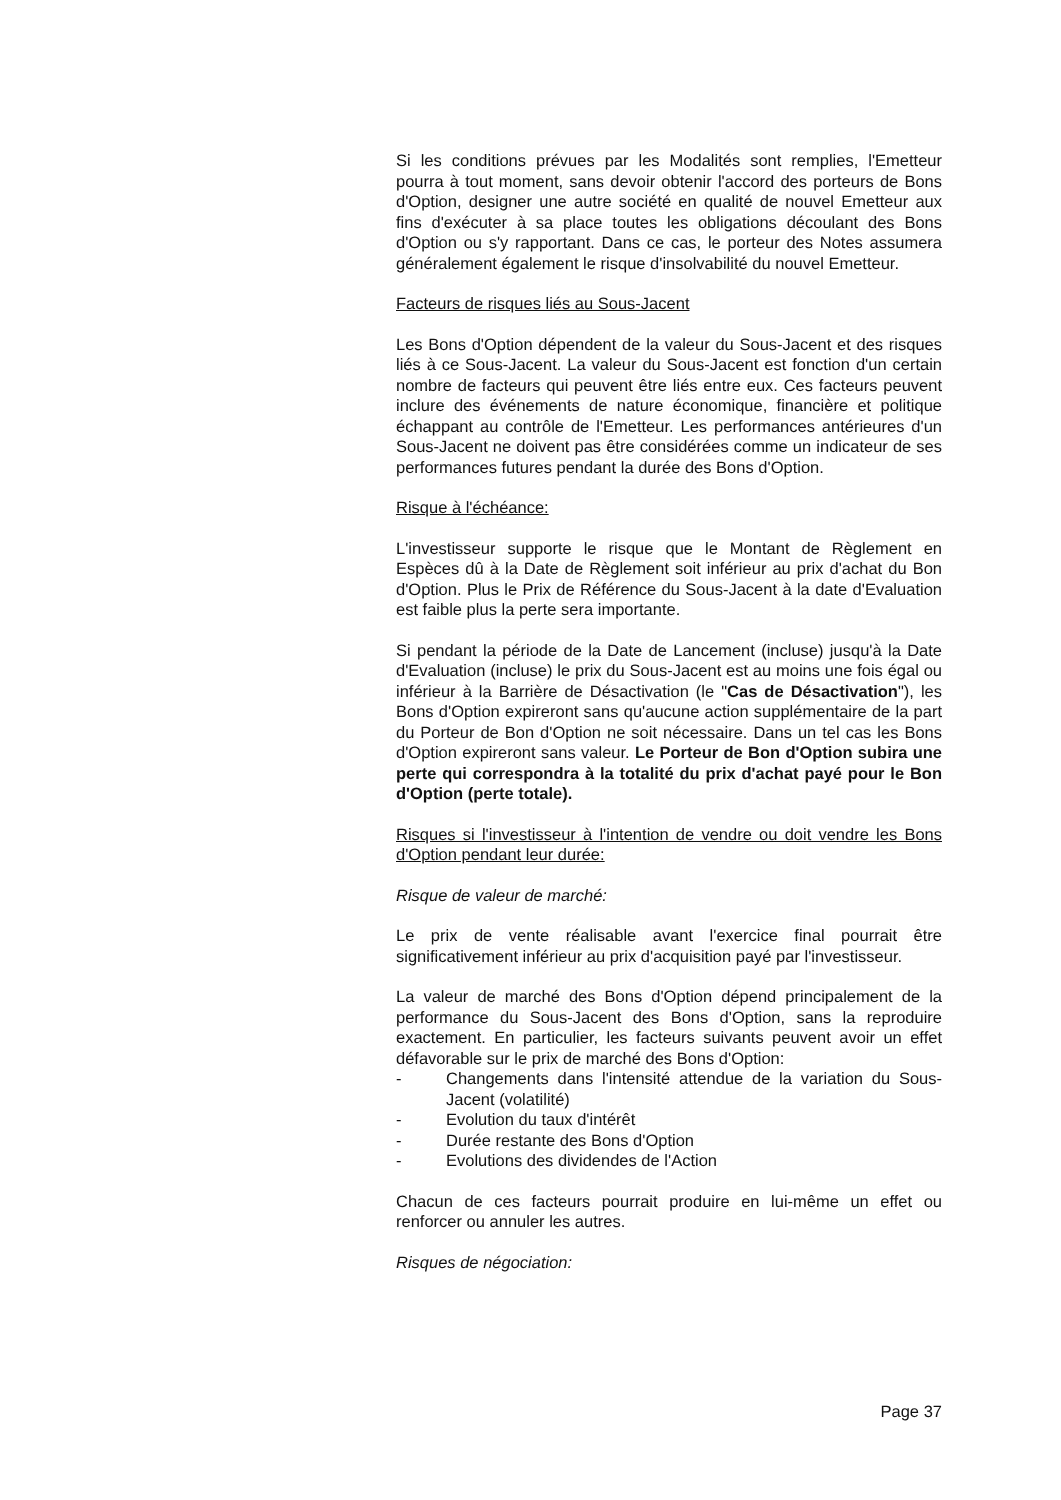Si les conditions prévues par les Modalités sont remplies, l'Emetteur pourra à tout moment, sans devoir obtenir l'accord des porteurs de Bons d'Option, designer une autre société en qualité de nouvel Emetteur aux fins d'exécuter à sa place toutes les obligations découlant des Bons d'Option ou s'y rapportant. Dans ce cas, le porteur des Notes assumera généralement également le risque d'insolvabilité du nouvel Emetteur.
Facteurs de risques liés au Sous-Jacent
Les Bons d'Option dépendent de la valeur du Sous-Jacent et des risques liés à ce Sous-Jacent. La valeur du Sous-Jacent est fonction d'un certain nombre de facteurs qui peuvent être liés entre eux. Ces facteurs peuvent inclure des événements de nature économique, financière et politique échappant au contrôle de l'Emetteur. Les performances antérieures d'un Sous-Jacent ne doivent pas être considérées comme un indicateur de ses performances futures pendant la durée des Bons d'Option.
Risque à l'échéance:
L'investisseur supporte le risque que le Montant de Règlement en Espèces dû à la Date de Règlement soit inférieur au prix d'achat du Bon d'Option. Plus le Prix de Référence du Sous-Jacent à la date d'Evaluation est faible plus la perte sera importante.
Si pendant la période de la Date de Lancement (incluse) jusqu'à la Date d'Evaluation (incluse) le prix du Sous-Jacent est au moins une fois égal ou inférieur à la Barrière de Désactivation (le "Cas de Désactivation"), les Bons d'Option expireront sans qu'aucune action supplémentaire de la part du Porteur de Bon d'Option ne soit nécessaire. Dans un tel cas les Bons d'Option expireront sans valeur. Le Porteur de Bon d'Option subira une perte qui correspondra à la totalité du prix d'achat payé pour le Bon d'Option (perte totale).
Risques si l'investisseur à l'intention de vendre ou doit vendre les Bons d'Option pendant leur durée:
Risque de valeur de marché:
Le prix de vente réalisable avant l'exercice final pourrait être significativement inférieur au prix d'acquisition payé par l'investisseur.
La valeur de marché des Bons d'Option dépend principalement de la performance du Sous-Jacent des Bons d'Option, sans la reproduire exactement. En particulier, les facteurs suivants peuvent avoir un effet défavorable sur le prix de marché des Bons d'Option:
- Changements dans l'intensité attendue de la variation du Sous-Jacent (volatilité)
- Evolution du taux d'intérêt
- Durée restante des Bons d'Option
- Evolutions des dividendes de l'Action
Chacun de ces facteurs pourrait produire en lui-même un effet ou renforcer ou annuler les autres.
Risques de négociation:
Page 37